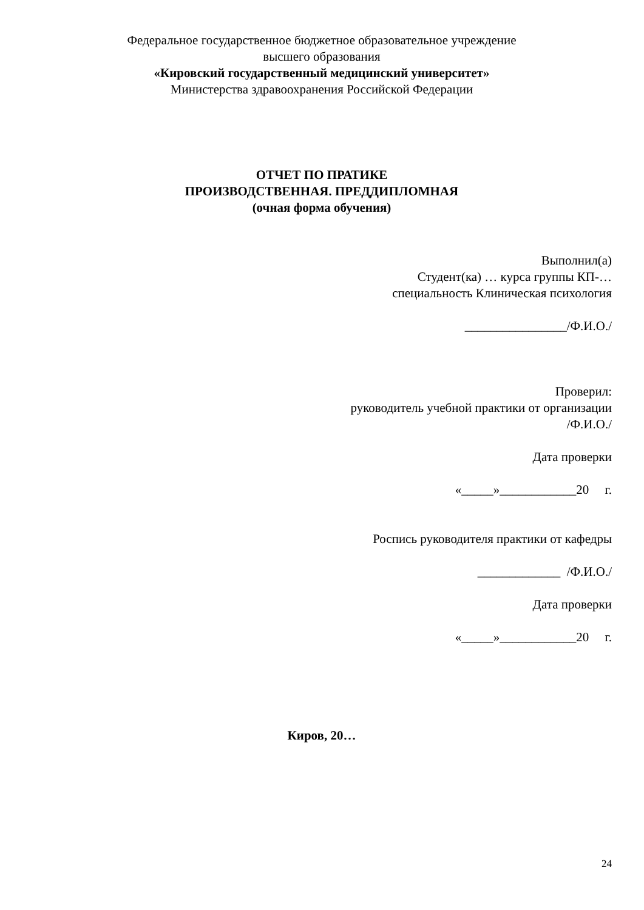Федеральное государственное бюджетное образовательное учреждение
высшего образования
«Кировский государственный медицинский университет»
Министерства здравоохранения Российской Федерации
ОТЧЕТ ПО ПРАТИКЕ
ПРОИЗВОДСТВЕННАЯ. ПРЕДДИПЛОМНАЯ
(очная форма обучения)
Выполнил(а)
Студент(ка) … курса группы КП-…
специальность Клиническая психология
________________/Ф.И.О./
Проверил:
руководитель учебной практики от организации
/Ф.И.О./
Дата проверки
«_____»____________20 г.
Роспись руководителя практики от кафедры
_____________ /Ф.И.О./
Дата проверки
«_____»____________20 г.
Киров, 20…
24